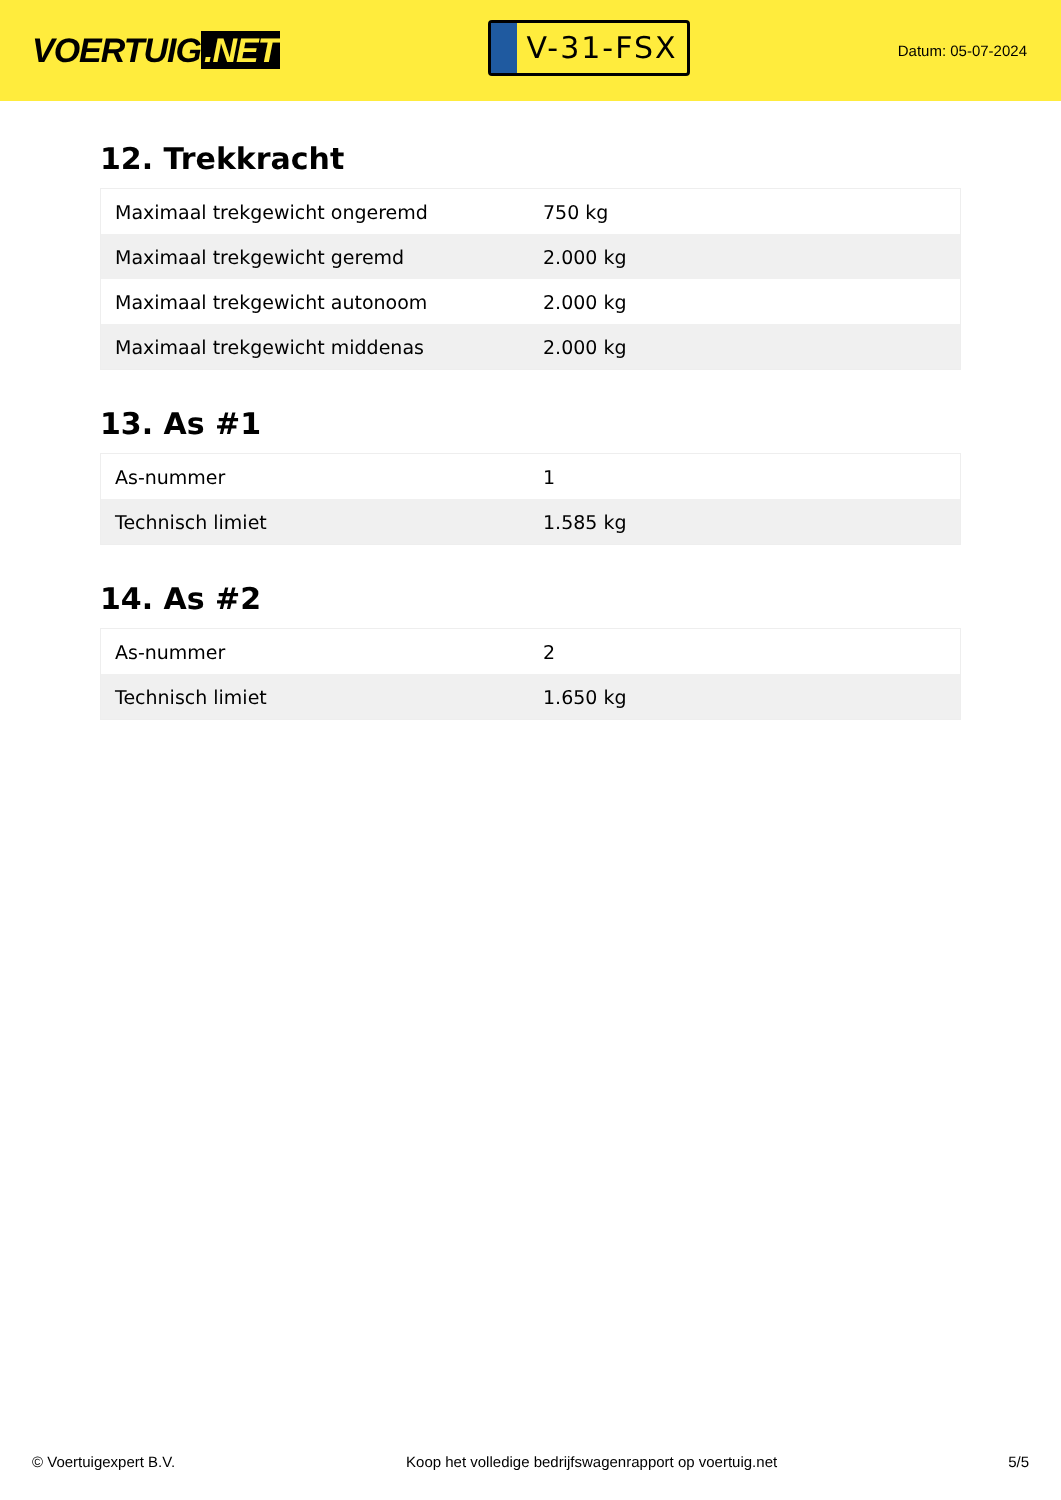VOERTUIG.NET
V-31-FSX
Datum: 05-07-2024
12. Trekkracht
| Maximaal trekgewicht ongeremd | 750 kg |
| Maximaal trekgewicht geremd | 2.000 kg |
| Maximaal trekgewicht autonoom | 2.000 kg |
| Maximaal trekgewicht middenas | 2.000 kg |
13. As #1
| As-nummer | 1 |
| Technisch limiet | 1.585 kg |
14. As #2
| As-nummer | 2 |
| Technisch limiet | 1.650 kg |
© Voertuigexpert B.V. Koop het volledige bedrijfswagenrapport op voertuig.net 5/5